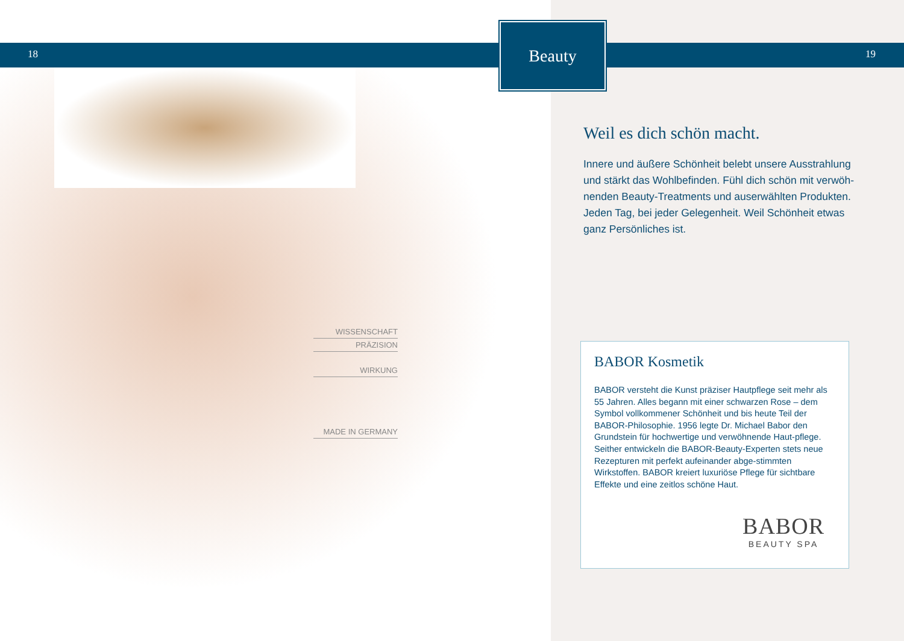18 19
Beauty
WISSENSCHAFT
PRÄZISION
WIRKUNG
MADE IN GERMANY
Weil es dich schön macht.
Innere und äußere Schönheit belebt unsere Ausstrahlung und stärkt das Wohlbefinden. Fühl dich schön mit verwöh-nenden Beauty-Treatments und auserwählten Produkten. Jeden Tag, bei jeder Gelegenheit. Weil Schönheit etwas ganz Persönliches ist.
BABOR Kosmetik
BABOR versteht die Kunst präziser Hautpflege seit mehr als 55 Jahren. Alles begann mit einer schwarzen Rose – dem Symbol vollkommener Schönheit und bis heute Teil der BABOR-Philosophie. 1956 legte Dr. Michael Babor den Grundstein für hochwertige und verwöhnende Haut-pflege. Seither entwickeln die BABOR-Beauty-Experten stets neue Rezepturen mit perfekt aufeinander abge-stimmten Wirkstoffen. BABOR kreiert luxuriöse Pflege für sichtbare Effekte und eine zeitlos schöne Haut.
BABOR
BEAUTY SPA